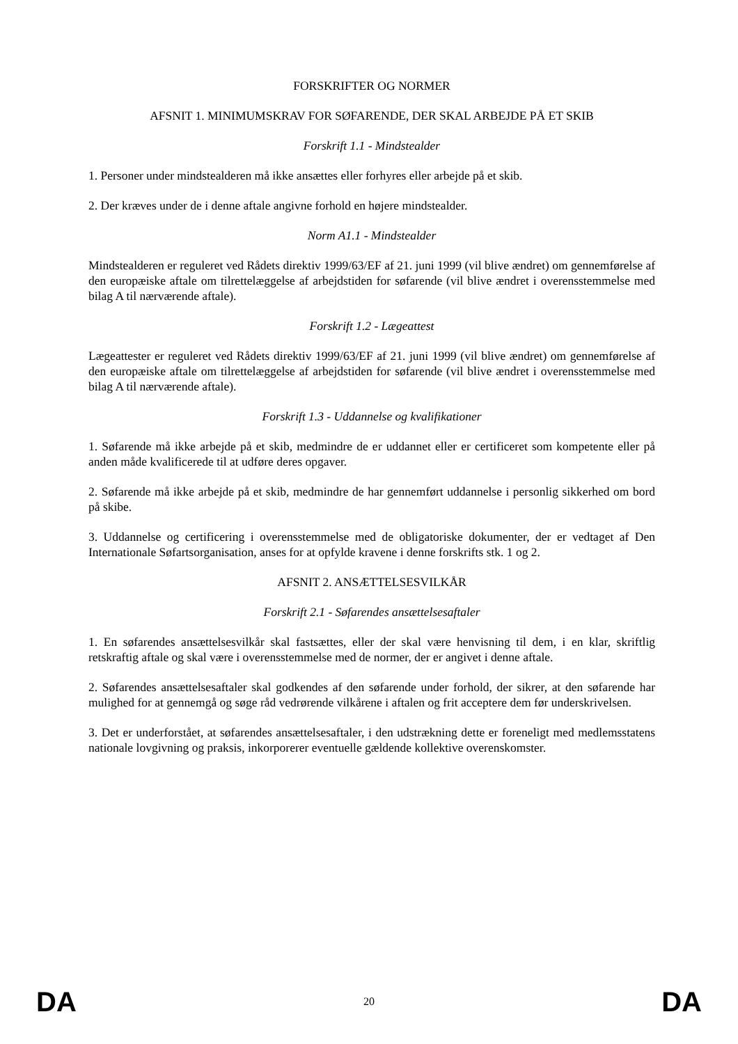FORSKRIFTER OG NORMER
AFSNIT 1. MINIMUMSKRAV FOR SØFARENDE, DER SKAL ARBEJDE PÅ ET SKIB
Forskrift 1.1 - Mindstealder
1. Personer under mindstealderen må ikke ansættes eller forhyres eller arbejde på et skib.
2. Der kræves under de i denne aftale angivne forhold en højere mindstealder.
Norm A1.1 - Mindstealder
Mindstealderen er reguleret ved Rådets direktiv 1999/63/EF af 21. juni 1999 (vil blive ændret) om gennemførelse af den europæiske aftale om tilrettelæggelse af arbejdstiden for søfarende (vil blive ændret i overensstemmelse med bilag A til nærværende aftale).
Forskrift 1.2 - Lægeattest
Lægeattester er reguleret ved Rådets direktiv 1999/63/EF af 21. juni 1999 (vil blive ændret) om gennemførelse af den europæiske aftale om tilrettelæggelse af arbejdstiden for søfarende (vil blive ændret i overensstemmelse med bilag A til nærværende aftale).
Forskrift 1.3 - Uddannelse og kvalifikationer
1. Søfarende må ikke arbejde på et skib, medmindre de er uddannet eller er certificeret som kompetente eller på anden måde kvalificerede til at udføre deres opgaver.
2. Søfarende må ikke arbejde på et skib, medmindre de har gennemført uddannelse i personlig sikkerhed om bord på skibe.
3. Uddannelse og certificering i overensstemmelse med de obligatoriske dokumenter, der er vedtaget af Den Internationale Søfartsorganisation, anses for at opfylde kravene i denne forskrifts stk. 1 og 2.
AFSNIT 2. ANSÆTTELSESVILKÅR
Forskrift 2.1 - Søfarendes ansættelsesaftaler
1. En søfarendes ansættelsesvilkår skal fastsættes, eller der skal være henvisning til dem, i en klar, skriftlig retskraftig aftale og skal være i overensstemmelse med de normer, der er angivet i denne aftale.
2. Søfarendes ansættelsesaftaler skal godkendes af den søfarende under forhold, der sikrer, at den søfarende har mulighed for at gennemgå og søge råd vedrørende vilkårene i aftalen og frit acceptere dem før underskrivelsen.
3. Det er underforstået, at søfarendes ansættelsesaftaler, i den udstrækning dette er foreneligt med medlemsstatens nationale lovgivning og praksis, inkorporerer eventuelle gældende kollektive overenskomster.
DA 20 DA